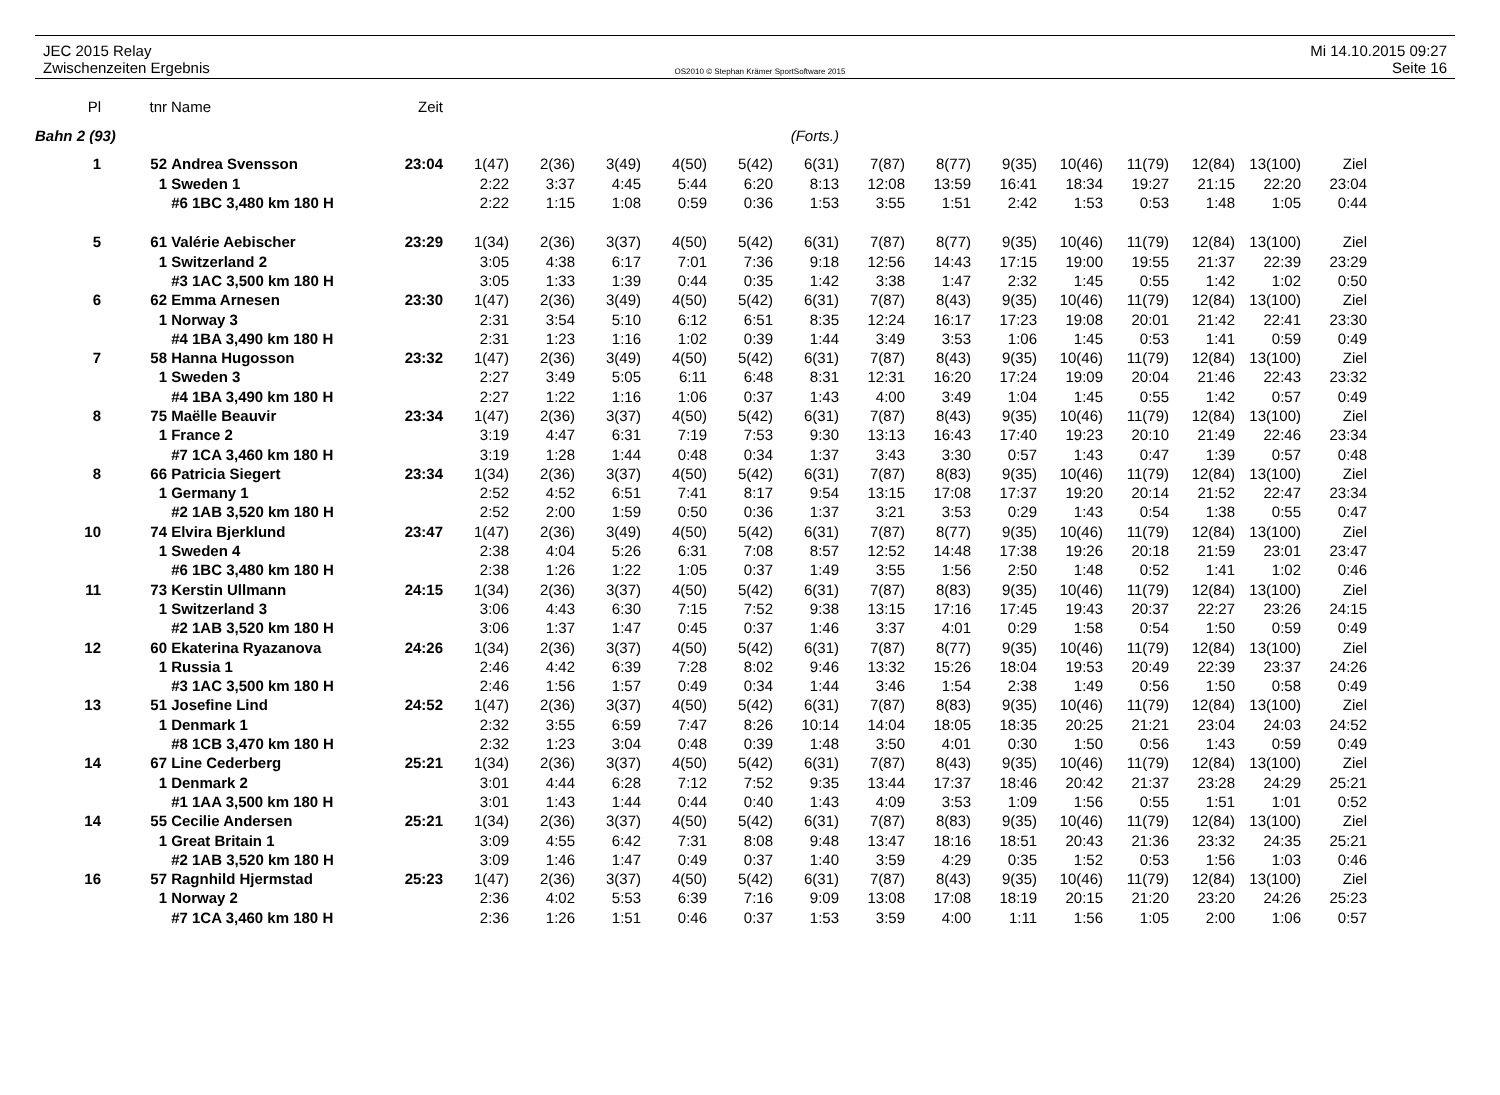JEC 2015 Relay
Zwischenzeiten Ergebnis
OS2010 © Stephan Krämer SportSoftware 2015
Mi 14.10.2015 09:27
Seite 16
| Pl | tnr | Name | Zeit | | | | | | | | | | | | | | |
| --- | --- | --- | --- | --- | --- | --- | --- | --- | --- | --- | --- | --- | --- | --- | --- | --- | --- |
| Bahn 2 (93) | | | | (Forts.) | | | | | | | | | | | | | |
| 1 | 52 | Andrea Svensson | 23:04 | 1(47) | 2(36) | 3(49) | 4(50) | 5(42) | 6(31) | 7(87) | 8(77) | 9(35) | 10(46) | 11(79) | 12(84) | 13(100) | Ziel |
| | 1 | Sweden 1 | | 2:22 | 3:37 | 4:45 | 5:44 | 6:20 | 8:13 | 12:08 | 13:59 | 16:41 | 18:34 | 19:27 | 21:15 | 22:20 | 23:04 |
| | | #6 1BC 3,480 km 180 H | | 2:22 | 1:15 | 1:08 | 0:59 | 0:36 | 1:53 | 3:55 | 1:51 | 2:42 | 1:53 | 0:53 | 1:48 | 1:05 | 0:44 |
| 5 | 61 | Valérie Aebischer | 23:29 | 1(34) | 2(36) | 3(37) | 4(50) | 5(42) | 6(31) | 7(87) | 8(77) | 9(35) | 10(46) | 11(79) | 12(84) | 13(100) | Ziel |
| | 1 | Switzerland 2 | | 3:05 | 4:38 | 6:17 | 7:01 | 7:36 | 9:18 | 12:56 | 14:43 | 17:15 | 19:00 | 19:55 | 21:37 | 22:39 | 23:29 |
| | | #3 1AC 3,500 km 180 H | | 3:05 | 1:33 | 1:39 | 0:44 | 0:35 | 1:42 | 3:38 | 1:47 | 2:32 | 1:45 | 0:55 | 1:42 | 1:02 | 0:50 |
| 6 | 62 | Emma Arnesen | 23:30 | 1(47) | 2(36) | 3(49) | 4(50) | 5(42) | 6(31) | 7(87) | 8(43) | 9(35) | 10(46) | 11(79) | 12(84) | 13(100) | Ziel |
| | 1 | Norway 3 | | 2:31 | 3:54 | 5:10 | 6:12 | 6:51 | 8:35 | 12:24 | 16:17 | 17:23 | 19:08 | 20:01 | 21:42 | 22:41 | 23:30 |
| | | #4 1BA 3,490 km 180 H | | 2:31 | 1:23 | 1:16 | 1:02 | 0:39 | 1:44 | 3:49 | 3:53 | 1:06 | 1:45 | 0:53 | 1:41 | 0:59 | 0:49 |
| 7 | 58 | Hanna Hugosson | 23:32 | 1(47) | 2(36) | 3(49) | 4(50) | 5(42) | 6(31) | 7(87) | 8(43) | 9(35) | 10(46) | 11(79) | 12(84) | 13(100) | Ziel |
| | 1 | Sweden 3 | | 2:27 | 3:49 | 5:05 | 6:11 | 6:48 | 8:31 | 12:31 | 16:20 | 17:24 | 19:09 | 20:04 | 21:46 | 22:43 | 23:32 |
| | | #4 1BA 3,490 km 180 H | | 2:27 | 1:22 | 1:16 | 1:06 | 0:37 | 1:43 | 4:00 | 3:49 | 1:04 | 1:45 | 0:55 | 1:42 | 0:57 | 0:49 |
| 8 | 75 | Maëlle Beauvir | 23:34 | 1(47) | 2(36) | 3(37) | 4(50) | 5(42) | 6(31) | 7(87) | 8(43) | 9(35) | 10(46) | 11(79) | 12(84) | 13(100) | Ziel |
| | 1 | France 2 | | 3:19 | 4:47 | 6:31 | 7:19 | 7:53 | 9:30 | 13:13 | 16:43 | 17:40 | 19:23 | 20:10 | 21:49 | 22:46 | 23:34 |
| | | #7 1CA 3,460 km 180 H | | 3:19 | 1:28 | 1:44 | 0:48 | 0:34 | 1:37 | 3:43 | 3:30 | 0:57 | 1:43 | 0:47 | 1:39 | 0:57 | 0:48 |
| 8 | 66 | Patricia Siegert | 23:34 | 1(34) | 2(36) | 3(37) | 4(50) | 5(42) | 6(31) | 7(87) | 8(83) | 9(35) | 10(46) | 11(79) | 12(84) | 13(100) | Ziel |
| | 1 | Germany 1 | | 2:52 | 4:52 | 6:51 | 7:41 | 8:17 | 9:54 | 13:15 | 17:08 | 17:37 | 19:20 | 20:14 | 21:52 | 22:47 | 23:34 |
| | | #2 1AB 3,520 km 180 H | | 2:52 | 2:00 | 1:59 | 0:50 | 0:36 | 1:37 | 3:21 | 3:53 | 0:29 | 1:43 | 0:54 | 1:38 | 0:55 | 0:47 |
| 10 | 74 | Elvira Bjerklund | 23:47 | 1(47) | 2(36) | 3(49) | 4(50) | 5(42) | 6(31) | 7(87) | 8(77) | 9(35) | 10(46) | 11(79) | 12(84) | 13(100) | Ziel |
| | 1 | Sweden 4 | | 2:38 | 4:04 | 5:26 | 6:31 | 7:08 | 8:57 | 12:52 | 14:48 | 17:38 | 19:26 | 20:18 | 21:59 | 23:01 | 23:47 |
| | | #6 1BC 3,480 km 180 H | | 2:38 | 1:26 | 1:22 | 1:05 | 0:37 | 1:49 | 3:55 | 1:56 | 2:50 | 1:48 | 0:52 | 1:41 | 1:02 | 0:46 |
| 11 | 73 | Kerstin Ullmann | 24:15 | 1(34) | 2(36) | 3(37) | 4(50) | 5(42) | 6(31) | 7(87) | 8(83) | 9(35) | 10(46) | 11(79) | 12(84) | 13(100) | Ziel |
| | 1 | Switzerland 3 | | 3:06 | 4:43 | 6:30 | 7:15 | 7:52 | 9:38 | 13:15 | 17:16 | 17:45 | 19:43 | 20:37 | 22:27 | 23:26 | 24:15 |
| | | #2 1AB 3,520 km 180 H | | 3:06 | 1:37 | 1:47 | 0:45 | 0:37 | 1:46 | 3:37 | 4:01 | 0:29 | 1:58 | 0:54 | 1:50 | 0:59 | 0:49 |
| 12 | 60 | Ekaterina Ryazanova | 24:26 | 1(34) | 2(36) | 3(37) | 4(50) | 5(42) | 6(31) | 7(87) | 8(77) | 9(35) | 10(46) | 11(79) | 12(84) | 13(100) | Ziel |
| | 1 | Russia 1 | | 2:46 | 4:42 | 6:39 | 7:28 | 8:02 | 9:46 | 13:32 | 15:26 | 18:04 | 19:53 | 20:49 | 22:39 | 23:37 | 24:26 |
| | | #3 1AC 3,500 km 180 H | | 2:46 | 1:56 | 1:57 | 0:49 | 0:34 | 1:44 | 3:46 | 1:54 | 2:38 | 1:49 | 0:56 | 1:50 | 0:58 | 0:49 |
| 13 | 51 | Josefine Lind | 24:52 | 1(47) | 2(36) | 3(37) | 4(50) | 5(42) | 6(31) | 7(87) | 8(83) | 9(35) | 10(46) | 11(79) | 12(84) | 13(100) | Ziel |
| | 1 | Denmark 1 | | 2:32 | 3:55 | 6:59 | 7:47 | 8:26 | 10:14 | 14:04 | 18:05 | 18:35 | 20:25 | 21:21 | 23:04 | 24:03 | 24:52 |
| | | #8 1CB 3,470 km 180 H | | 2:32 | 1:23 | 3:04 | 0:48 | 0:39 | 1:48 | 3:50 | 4:01 | 0:30 | 1:50 | 0:56 | 1:43 | 0:59 | 0:49 |
| 14 | 67 | Line Cederberg | 25:21 | 1(34) | 2(36) | 3(37) | 4(50) | 5(42) | 6(31) | 7(87) | 8(43) | 9(35) | 10(46) | 11(79) | 12(84) | 13(100) | Ziel |
| | 1 | Denmark 2 | | 3:01 | 4:44 | 6:28 | 7:12 | 7:52 | 9:35 | 13:44 | 17:37 | 18:46 | 20:42 | 21:37 | 23:28 | 24:29 | 25:21 |
| | | #1 1AA 3,500 km 180 H | | 3:01 | 1:43 | 1:44 | 0:44 | 0:40 | 1:43 | 4:09 | 3:53 | 1:09 | 1:56 | 0:55 | 1:51 | 1:01 | 0:52 |
| 14 | 55 | Cecilie Andersen | 25:21 | 1(34) | 2(36) | 3(37) | 4(50) | 5(42) | 6(31) | 7(87) | 8(83) | 9(35) | 10(46) | 11(79) | 12(84) | 13(100) | Ziel |
| | 1 | Great Britain 1 | | 3:09 | 4:55 | 6:42 | 7:31 | 8:08 | 9:48 | 13:47 | 18:16 | 18:51 | 20:43 | 21:36 | 23:32 | 24:35 | 25:21 |
| | | #2 1AB 3,520 km 180 H | | 3:09 | 1:46 | 1:47 | 0:49 | 0:37 | 1:40 | 3:59 | 4:29 | 0:35 | 1:52 | 0:53 | 1:56 | 1:03 | 0:46 |
| 16 | 57 | Ragnhild Hjermstad | 25:23 | 1(47) | 2(36) | 3(37) | 4(50) | 5(42) | 6(31) | 7(87) | 8(43) | 9(35) | 10(46) | 11(79) | 12(84) | 13(100) | Ziel |
| | 1 | Norway 2 | | 2:36 | 4:02 | 5:53 | 6:39 | 7:16 | 9:09 | 13:08 | 17:08 | 18:19 | 20:15 | 21:20 | 23:20 | 24:26 | 25:23 |
| | | #7 1CA 3,460 km 180 H | | 2:36 | 1:26 | 1:51 | 0:46 | 0:37 | 1:53 | 3:59 | 4:00 | 1:11 | 1:56 | 1:05 | 2:00 | 1:06 | 0:57 |